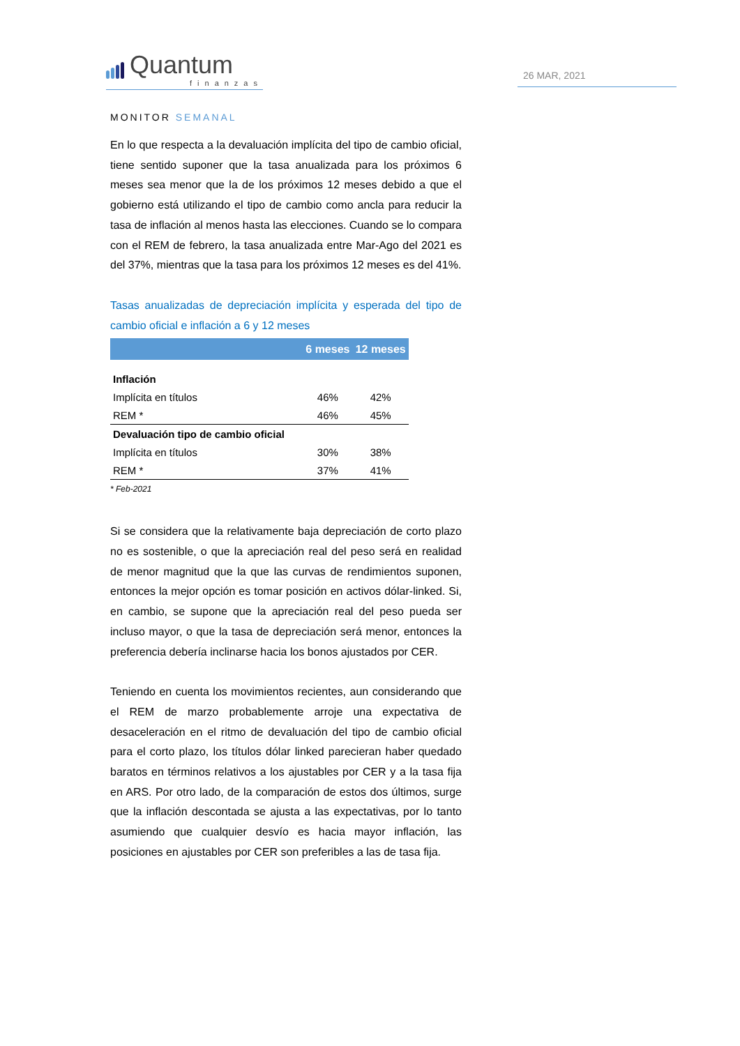Quantum
finanzas
26 MAR, 2021
MONITOR SEMANAL
En lo que respecta a la devaluación implícita del tipo de cambio oficial, tiene sentido suponer que la tasa anualizada para los próximos 6 meses sea menor que la de los próximos 12 meses debido a que el gobierno está utilizando el tipo de cambio como ancla para reducir la tasa de inflación al menos hasta las elecciones. Cuando se lo compara con el REM de febrero, la tasa anualizada entre Mar-Ago del 2021 es del 37%, mientras que la tasa para los próximos 12 meses es del 41%.
Tasas anualizadas de depreciación implícita y esperada del tipo de cambio oficial e inflación a 6 y 12 meses
| | 6 meses | 12 meses |
| --- | --- | --- |
| Inflación | | |
| Implícita en títulos | 46% | 42% |
| REM * | 46% | 45% |
| Devaluación tipo de cambio oficial | | |
| Implícita en títulos | 30% | 38% |
| REM * | 37% | 41% |
* Feb-2021
Si se considera que la relativamente baja depreciación de corto plazo no es sostenible, o que la apreciación real del peso será en realidad de menor magnitud que la que las curvas de rendimientos suponen, entonces la mejor opción es tomar posición en activos dólar-linked. Si, en cambio, se supone que la apreciación real del peso pueda ser incluso mayor, o que la tasa de depreciación será menor, entonces la preferencia debería inclinarse hacia los bonos ajustados por CER.
Teniendo en cuenta los movimientos recientes, aun considerando que el REM de marzo probablemente arroje una expectativa de desaceleración en el ritmo de devaluación del tipo de cambio oficial para el corto plazo, los títulos dólar linked parecieran haber quedado baratos en términos relativos a los ajustables por CER y a la tasa fija en ARS. Por otro lado, de la comparación de estos dos últimos, surge que la inflación descontada se ajusta a las expectativas, por lo tanto asumiendo que cualquier desvío es hacia mayor inflación, las posiciones en ajustables por CER son preferibles a las de tasa fija.